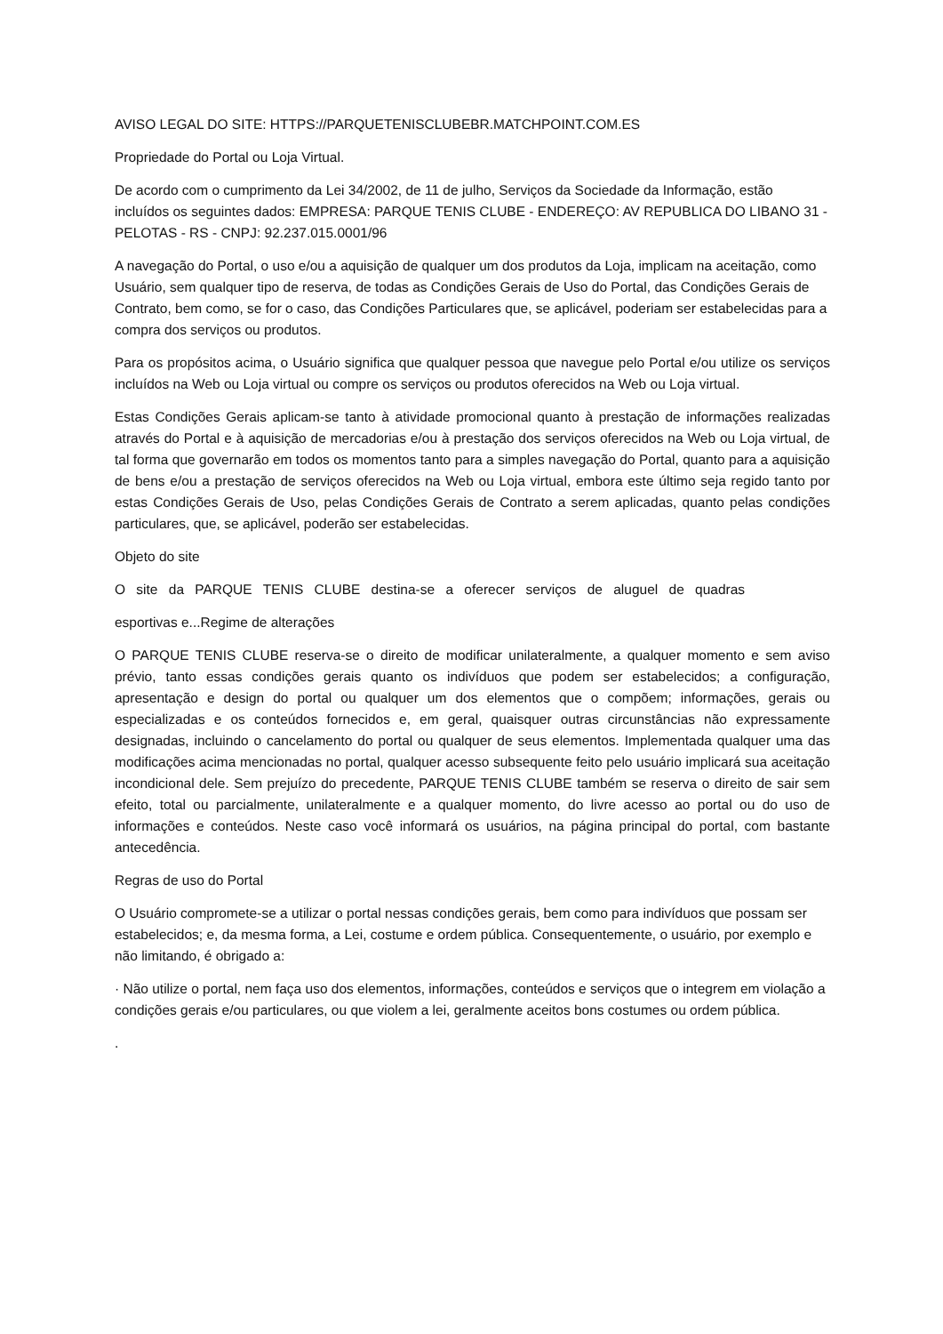AVISO LEGAL DO SITE: HTTPS://PARQUETENISCLUBEBR.MATCHPOINT.COM.ES
Propriedade do Portal ou Loja Virtual.
De acordo com o cumprimento da Lei 34/2002, de 11 de julho, Serviços da Sociedade da Informação, estão incluídos os seguintes dados: EMPRESA: PARQUE TENIS CLUBE - ENDEREÇO: AV REPUBLICA DO LIBANO 31 - PELOTAS - RS - CNPJ: 92.237.015.0001/96
A navegação do Portal, o uso e/ou a aquisição de qualquer um dos produtos da Loja, implicam na aceitação, como Usuário, sem qualquer tipo de reserva, de todas as Condições Gerais de Uso do Portal, das Condições Gerais de Contrato, bem como, se for o caso, das Condições Particulares que, se aplicável, poderiam ser estabelecidas para a compra dos serviços ou produtos.
Para os propósitos acima, o Usuário significa que qualquer pessoa que navegue pelo Portal e/ou utilize os serviços incluídos na Web ou Loja virtual ou compre os serviços ou produtos oferecidos na Web ou Loja virtual.
Estas Condições Gerais aplicam-se tanto à atividade promocional quanto à prestação de informações realizadas através do Portal e à aquisição de mercadorias e/ou à prestação dos serviços oferecidos na Web ou Loja virtual, de tal forma que governarão em todos os momentos tanto para a simples navegação do Portal, quanto para a aquisição de bens e/ou a prestação de serviços oferecidos na Web ou Loja virtual, embora este último seja regido tanto por estas Condições Gerais de Uso, pelas Condições Gerais de Contrato a serem aplicadas, quanto pelas condições particulares, que, se aplicável, poderão ser estabelecidas.
Objeto do site
O site da PARQUE TENIS CLUBE destina-se a oferecer serviços de aluguel de quadras
esportivas e...Regime de alterações
O PARQUE TENIS CLUBE reserva-se o direito de modificar unilateralmente, a qualquer momento e sem aviso prévio, tanto essas condições gerais quanto os indivíduos que podem ser estabelecidos; a configuração, apresentação e design do portal ou qualquer um dos elementos que o compõem; informações, gerais ou especializadas e os conteúdos fornecidos e, em geral, quaisquer outras circunstâncias não expressamente designadas, incluindo o cancelamento do portal ou qualquer de seus elementos. Implementada qualquer uma das modificações acima mencionadas no portal, qualquer acesso subsequente feito pelo usuário implicará sua aceitação incondicional dele. Sem prejuízo do precedente, PARQUE TENIS CLUBE também se reserva o direito de sair sem efeito, total ou parcialmente, unilateralmente e a qualquer momento, do livre acesso ao portal ou do uso de informações e conteúdos. Neste caso você informará os usuários, na página principal do portal, com bastante antecedência.
Regras de uso do Portal
O Usuário compromete-se a utilizar o portal nessas condições gerais, bem como para indivíduos que possam ser estabelecidos; e, da mesma forma, a Lei, costume e ordem pública. Consequentemente, o usuário, por exemplo e não limitando, é obrigado a:
· Não utilize o portal, nem faça uso dos elementos, informações, conteúdos e serviços que o integrem em violação a condições gerais e/ou particulares, ou que violem a lei, geralmente aceitos bons costumes ou ordem pública.
.